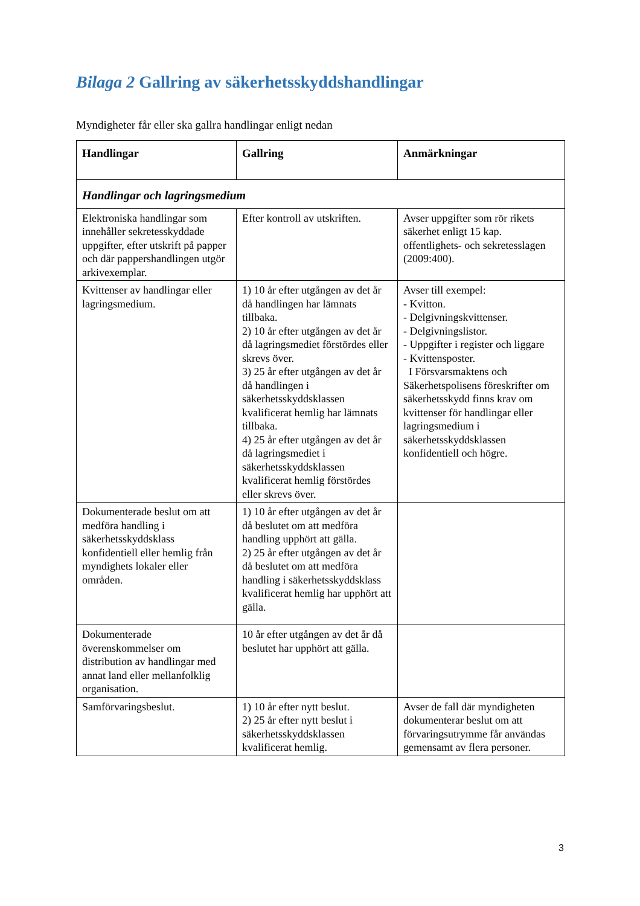Bilaga 2 Gallring av säkerhetsskyddshandlingar
Myndigheter får eller ska gallra handlingar enligt nedan
| Handlingar | Gallring | Anmärkningar |
| --- | --- | --- |
| Handlingar och lagringsmedium | | |
| Elektroniska handlingar som innehåller sekretesskyddade uppgifter, efter utskrift på papper och där pappershandlingen utgör arkivexemplar. | Efter kontroll av utskriften. | Avser uppgifter som rör rikets säkerhet enligt 15 kap. offentlighets- och sekretesslagen (2009:400). |
| Kvittenser av handlingar eller lagringsmedium. | 1) 10 år efter utgången av det år då handlingen har lämnats tillbaka. 2) 10 år efter utgången av det år då lagringsmediet förstördes eller skrevs över. 3) 25 år efter utgången av det år då handlingen i säkerhetsskyddsklassen kvalificerat hemlig har lämnats tillbaka. 4) 25 år efter utgången av det år då lagringsmediet i säkerhetsskyddsklassen kvalificerat hemlig förstördes eller skrevs över. | Avser till exempel: - Kvitton. - Delgivningskvittenser. - Delgivningslistor. - Uppgifter i register och liggare - Kvittensposter. I Försvarsmaktens och Säkerhetspolisens föreskrifter om säkerhetsskydd finns krav om kvittenser för handlingar eller lagringsmedium i säkerhetsskyddsklassen konfidentiell och högre. |
| Dokumenterade beslut om att medföra handling i säkerhetsskyddsklass konfidentiell eller hemlig från myndighets lokaler eller områden. | 1) 10 år efter utgången av det år då beslutet om att medföra handling upphört att gälla. 2) 25 år efter utgången av det år då beslutet om att medföra handling i säkerhetsskyddsklass kvalificerat hemlig har upphört att gälla. | |
| Dokumenterade överenskommelser om distribution av handlingar med annat land eller mellanfolklig organisation. | 10 år efter utgången av det år då beslutet har upphört att gälla. | |
| Samförvaringsbeslut. | 1) 10 år efter nytt beslut. 2) 25 år efter nytt beslut i säkerhetsskyddsklassen kvalificerat hemlig. | Avser de fall där myndigheten dokumenterar beslut om att förvaringsutrymme får användas gemensamt av flera personer. |
3